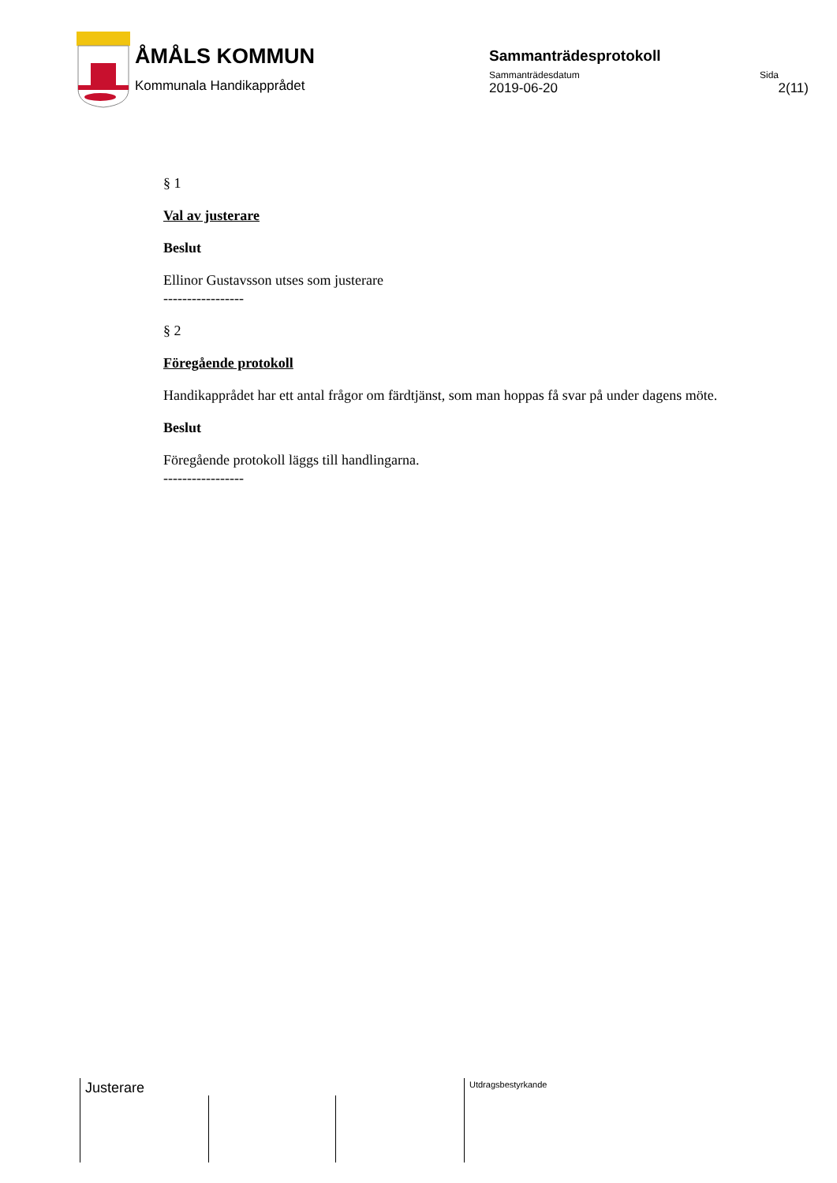ÅMÅLS KOMMUN
Kommunala Handikapprådet
Sammanträdesprotokoll
Sammanträdesdatum Sida
2019-06-20 2(11)
§ 1
Val av justerare
Beslut
Ellinor Gustavsson utses som justerare
-----------------
§ 2
Föregående protokoll
Handikapprådet har ett antal frågor om färdtjänst, som man hoppas få svar på under dagens möte.
Beslut
Föregående protokoll läggs till handlingarna.
-----------------
Justerare Utdragsbestyrkande